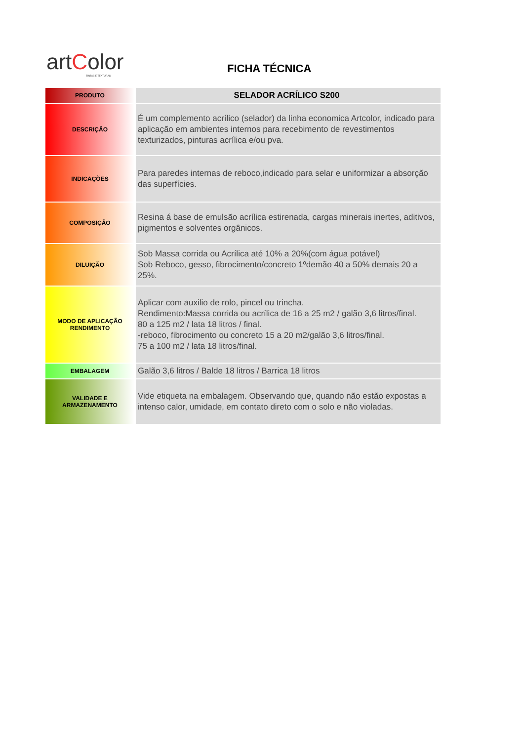artColor
TINTAS E TEXTURAS
FICHA TÉCNICA
| PRODUTO | SELADOR ACRÍLICO S200 |
| DESCRIÇÃO | É um complemento acrílico (selador) da linha economica Artcolor, indicado para aplicação em ambientes internos para recebimento de revestimentos texturizados, pinturas acrílica e/ou pva. |
| INDICAÇÕES | Para paredes internas de reboco,indicado para selar e uniformizar a absorção das superfícies. |
| COMPOSIÇÃO | Resina á base de emulsão acrílica estirenada, cargas minerais inertes, aditivos, pigmentos e solventes orgânicos. |
| DILUIÇÃO | Sob Massa corrida ou Acrílica até 10% a 20%(com água potável) Sob Reboco, gesso, fibrocimento/concreto 1ºdemão 40 a 50% demais 20 a 25%. |
| MODO DE APLICAÇÃO RENDIMENTO | Aplicar com auxilio de rolo, pincel ou trincha. Rendimento:Massa corrida ou acrílica de 16 a 25 m2 / galão 3,6 litros/final. 80 a 125 m2 / lata 18 litros / final. -reboco, fibrocimento ou concreto 15 a 20 m2/galão 3,6 litros/final. 75 a 100 m2 / lata 18 litros/final. |
| EMBALAGEM | Galão 3,6 litros / Balde 18 litros / Barrica 18 litros |
| VALIDADE E ARMAZENAMENTO | Vide etiqueta na embalagem. Observando que, quando não estão expostas a intenso calor, umidade, em contato direto com o solo e não violadas. |